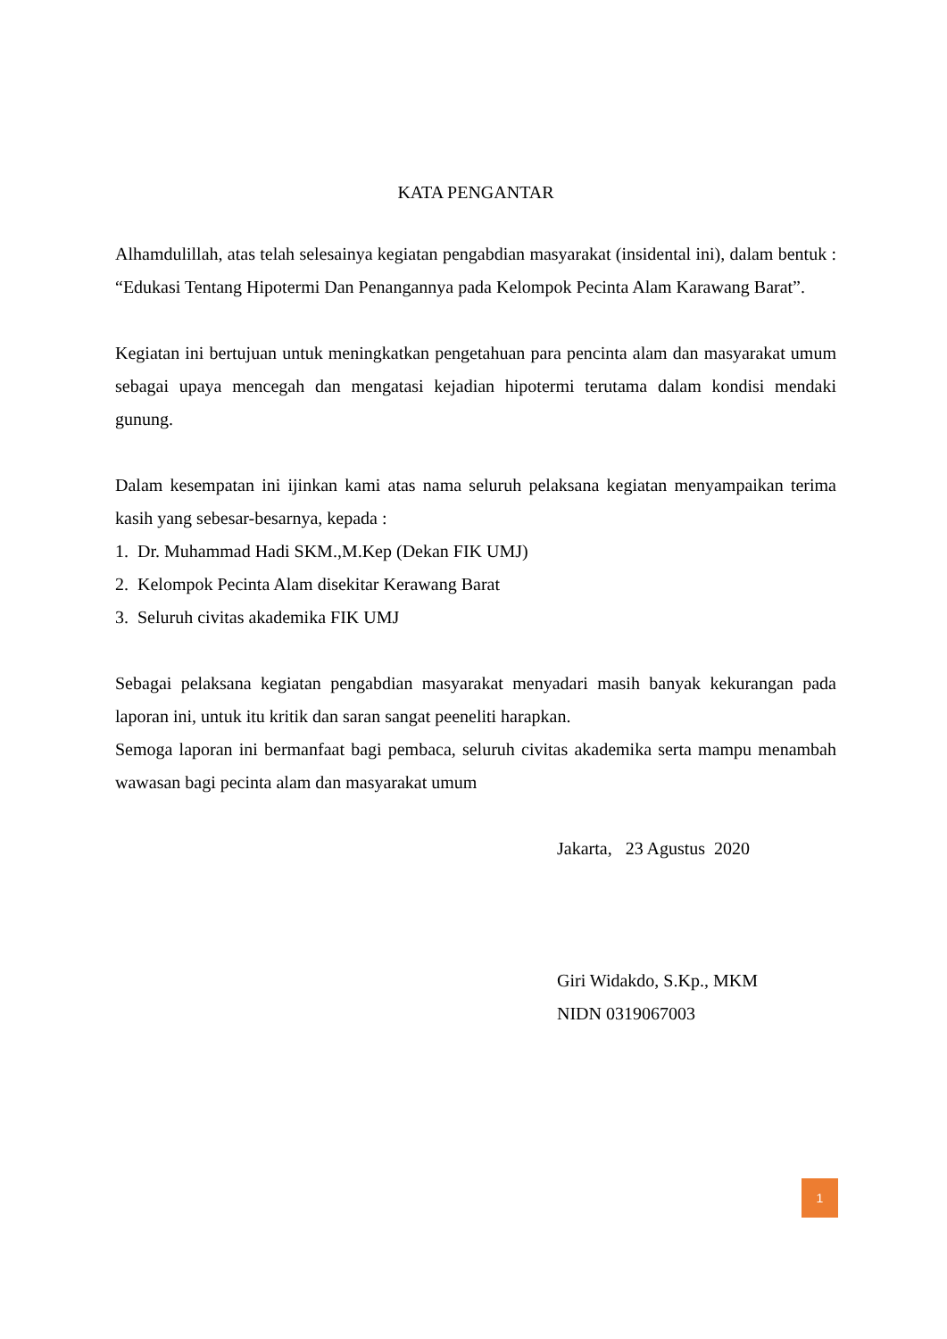KATA PENGANTAR
Alhamdulillah, atas telah selesainya kegiatan pengabdian masyarakat (insidental ini), dalam bentuk : “Edukasi Tentang Hipotermi Dan Penangannya pada Kelompok Pecinta Alam Karawang Barat”.
Kegiatan ini bertujuan untuk meningkatkan pengetahuan para pencinta alam dan masyarakat umum sebagai upaya mencegah dan mengatasi kejadian hipotermi terutama dalam kondisi mendaki gunung.
Dalam kesempatan ini ijinkan kami atas nama seluruh pelaksana kegiatan menyampaikan terima kasih yang sebesar-besarnya, kepada :
1. Dr. Muhammad Hadi SKM.,M.Kep (Dekan FIK UMJ)
2. Kelompok Pecinta Alam disekitar Kerawang Barat
3. Seluruh civitas akademika FIK UMJ
Sebagai pelaksana kegiatan pengabdian masyarakat menyadari masih banyak kekurangan pada laporan ini, untuk itu kritik dan saran sangat peeneliti harapkan.
Semoga laporan ini bermanfaat bagi pembaca, seluruh civitas akademika serta mampu menambah wawasan bagi pecinta alam dan masyarakat umum
Jakarta, 23 Agustus 2020
Giri Widakdo, S.Kp., MKM
NIDN 0319067003
1